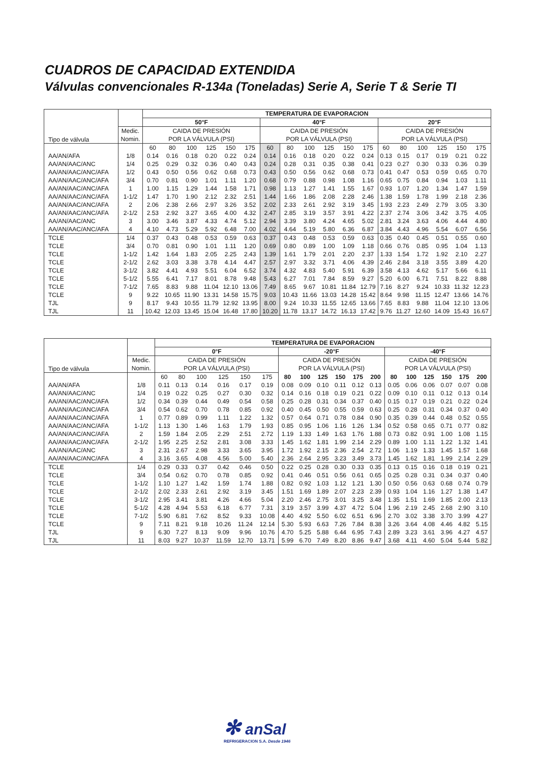CUADROS DE CAPACIDAD EXTENDIDA
Válvulas convencionales R-134a (Toneladas) Serie A, Serie T & Serie TI
| Tipo de válvula | | TEMPERATURA DE EVAPORACION | | | | | | | | | | | | | | | | | |
| | | 50°F | | | | | | 40°F | | | | | | 20°F | | | | | |
| | Medic. | CAIDA DE PRESIÓN | | | | | | CAIDA DE PRESIÓN | | | | | | CAIDA DE PRESIÓN | | | | | |
| | Nomin. | POR LA VÁLVULA (PSI) | | | | | | POR LA VÁLVULA (PSI) | | | | | | POR LA VÁLVULA (PSI) | | | | | |
| | | 60 | 80 | 100 | 125 | 150 | 175 | 60 | 80 | 100 | 125 | 150 | 175 | 60 | 80 | 100 | 125 | 150 | 175 |
| AA/AN/AFA | 1/8 | 0.14 | 0.16 | 0.18 | 0.20 | 0.22 | 0.24 | 0.14 | 0.16 | 0.18 | 0.20 | 0.22 | 0.24 | 0.13 | 0.15 | 0.17 | 0.19 | 0.21 | 0.22 |
| AA/AN/AAC/ANC | 1/4 | 0.25 | 0.29 | 0.32 | 0.36 | 0.40 | 0.43 | 0.24 | 0.28 | 0.31 | 0.35 | 0.38 | 0.41 | 0.23 | 0.27 | 0.30 | 0.33 | 0.36 | 0.39 |
| AA/AN/AAC/ANC/AFA | 1/2 | 0.43 | 0.50 | 0.56 | 0.62 | 0.68 | 0.73 | 0.43 | 0.50 | 0.56 | 0.62 | 0.68 | 0.73 | 0.41 | 0.47 | 0.53 | 0.59 | 0.65 | 0.70 |
| AA/AN/AAC/ANC/AFA | 3/4 | 0.70 | 0.81 | 0.90 | 1.01 | 1.11 | 1.20 | 0.68 | 0.79 | 0.88 | 0.98 | 1.08 | 1.16 | 0.65 | 0.75 | 0.84 | 0.94 | 1.03 | 1.11 |
| AA/AN/AAC/ANC/AFA | 1 | 1.00 | 1.15 | 1.29 | 1.44 | 1.58 | 1.71 | 0.98 | 1.13 | 1.27 | 1.41 | 1.55 | 1.67 | 0.93 | 1.07 | 1.20 | 1.34 | 1.47 | 1.59 |
| AA/AN/AAC/ANC/AFA | 1-1/2 | 1.47 | 1.70 | 1.90 | 2.12 | 2.32 | 2.51 | 1.44 | 1.66 | 1.86 | 2.08 | 2.28 | 2.46 | 1.38 | 1.59 | 1.78 | 1.99 | 2.18 | 2.36 |
| AA/AN/AAC/ANC/AFA | 2 | 2.06 | 2.38 | 2.66 | 2.97 | 3.26 | 3.52 | 2.02 | 2.33 | 2.61 | 2.92 | 3.19 | 3.45 | 1.93 | 2.23 | 2.49 | 2.79 | 3.05 | 3.30 |
| AA/AN/AAC/ANC/AFA | 2-1/2 | 2.53 | 2.92 | 3.27 | 3.65 | 4.00 | 4.32 | 2.47 | 2.85 | 3.19 | 3.57 | 3.91 | 4.22 | 2.37 | 2.74 | 3.06 | 3.42 | 3.75 | 4.05 |
| AA/AN/AAC/ANC | 3 | 3.00 | 3.46 | 3.87 | 4.33 | 4.74 | 5.12 | 2.94 | 3.39 | 3.80 | 4.24 | 4.65 | 5.02 | 2.81 | 3.24 | 3.63 | 4.06 | 4.44 | 4.80 |
| AA/AN/AAC/ANC/AFA | 4 | 4.10 | 4.73 | 5.29 | 5.92 | 6.48 | 7.00 | 4.02 | 4.64 | 5.19 | 5.80 | 6.36 | 6.87 | 3.84 | 4.43 | 4.96 | 5.54 | 6.07 | 6.56 |
| TCLE | 1/4 | 0.37 | 0.43 | 0.48 | 0.53 | 0.59 | 0.63 | 0.37 | 0.43 | 0.48 | 0.53 | 0.59 | 0.63 | 0.35 | 0.40 | 0.45 | 0.51 | 0.55 | 0.60 |
| TCLE | 3/4 | 0.70 | 0.81 | 0.90 | 1.01 | 1.11 | 1.20 | 0.69 | 0.80 | 0.89 | 1.00 | 1.09 | 1.18 | 0.66 | 0.76 | 0.85 | 0.95 | 1.04 | 1.13 |
| TCLE | 1-1/2 | 1.42 | 1.64 | 1.83 | 2.05 | 2.25 | 2.43 | 1.39 | 1.61 | 1.79 | 2.01 | 2.20 | 2.37 | 1.33 | 1.54 | 1.72 | 1.92 | 2.10 | 2.27 |
| TCLE | 2-1/2 | 2.62 | 3.03 | 3.38 | 3.78 | 4.14 | 4.47 | 2.57 | 2.97 | 3.32 | 3.71 | 4.06 | 4.39 | 2.46 | 2.84 | 3.18 | 3.55 | 3.89 | 4.20 |
| TCLE | 3-1/2 | 3.82 | 4.41 | 4.93 | 5.51 | 6.04 | 6.52 | 3.74 | 4.32 | 4.83 | 5.40 | 5.91 | 6.39 | 3.58 | 4.13 | 4.62 | 5.17 | 5.66 | 6.11 |
| TCLE | 5-1/2 | 5.55 | 6.41 | 7.17 | 8.01 | 8.78 | 9.48 | 5.43 | 6.27 | 7.01 | 7.84 | 8.59 | 9.27 | 5.20 | 6.00 | 6.71 | 7.51 | 8.22 | 8.88 |
| TCLE | 7-1/2 | 7.65 | 8.83 | 9.88 | 11.04 | 12.10 | 13.06 | 7.49 | 8.65 | 9.67 | 10.81 | 11.84 | 12.79 | 7.16 | 8.27 | 9.24 | 10.33 | 11.32 | 12.23 |
| TCLE | 9 | 9.22 | 10.65 | 11.90 | 13.31 | 14.58 | 15.75 | 9.03 | 10.43 | 11.66 | 13.03 | 14.28 | 15.42 | 8.64 | 9.98 | 11.15 | 12.47 | 13.66 | 14.76 |
| TJL | 9 | 8.17 | 9.43 | 10.55 | 11.79 | 12.92 | 13.95 | 8.00 | 9.24 | 10.33 | 11.55 | 12.65 | 13.66 | 7.65 | 8.83 | 9.88 | 11.04 | 12.10 | 13.06 |
| TJL | 11 | 10.42 | 12.03 | 13.45 | 15.04 | 16.48 | 17.80 | 10.20 | 11.78 | 13.17 | 14.72 | 16.13 | 17.42 | 9.76 | 11.27 | 12.60 | 14.09 | 15.43 | 16.67 |
| Tipo de válvula | | TEMPERATURA DE EVAPORACION | | | | | | | | | | | | | | | | | |
| | | 0°F | | | | | | -20°F | | | | | | -40°F | | | | | |
| | Medic. | CAIDA DE PRESIÓN | | | | | | CAIDA DE PRESIÓN | | | | | | CAIDA DE PRESIÓN | | | | | |
| | Nomin. | POR LA VÁLVULA (PSI) | | | | | | POR LA VÁLVULA (PSI) | | | | | | POR LA VÁLVULA (PSI) | | | | | |
| | | 60 | 80 | 100 | 125 | 150 | 175 | 80 | 100 | 125 | 150 | 175 | 200 | 80 | 100 | 125 | 150 | 175 | 200 |
| AA/AN/AFA | 1/8 | 0.11 | 0.13 | 0.14 | 0.16 | 0.17 | 0.19 | 0.08 | 0.09 | 0.10 | 0.11 | 0.12 | 0.13 | 0.05 | 0.06 | 0.06 | 0.07 | 0.07 | 0.08 |
| AA/AN/AAC/ANC | 1/4 | 0.19 | 0.22 | 0.25 | 0.27 | 0.30 | 0.32 | 0.14 | 0.16 | 0.18 | 0.19 | 0.21 | 0.22 | 0.09 | 0.10 | 0.11 | 0.12 | 0.13 | 0.14 |
| AA/AN/AAC/ANC/AFA | 1/2 | 0.34 | 0.39 | 0.44 | 0.49 | 0.54 | 0.58 | 0.25 | 0.28 | 0.31 | 0.34 | 0.37 | 0.40 | 0.15 | 0.17 | 0.19 | 0.21 | 0.22 | 0.24 |
| AA/AN/AAC/ANC/AFA | 3/4 | 0.54 | 0.62 | 0.70 | 0.78 | 0.85 | 0.92 | 0.40 | 0.45 | 0.50 | 0.55 | 0.59 | 0.63 | 0.25 | 0.28 | 0.31 | 0.34 | 0.37 | 0.40 |
| AA/AN/AAC/ANC/AFA | 1 | 0.77 | 0.89 | 0.99 | 1.11 | 1.22 | 1.32 | 0.57 | 0.64 | 0.71 | 0.78 | 0.84 | 0.90 | 0.35 | 0.39 | 0.44 | 0.48 | 0.52 | 0.55 |
| AA/AN/AAC/ANC/AFA | 1-1/2 | 1.13 | 1.30 | 1.46 | 1.63 | 1.79 | 1.93 | 0.85 | 0.95 | 1.06 | 1.16 | 1.26 | 1.34 | 0.52 | 0.58 | 0.65 | 0.71 | 0.77 | 0.82 |
| AA/AN/AAC/ANC/AFA | 2 | 1.59 | 1.84 | 2.05 | 2.29 | 2.51 | 2.72 | 1.19 | 1.33 | 1.49 | 1.63 | 1.76 | 1.88 | 0.73 | 0.82 | 0.91 | 1.00 | 1.08 | 1.15 |
| AA/AN/AAC/ANC/AFA | 2-1/2 | 1.95 | 2.25 | 2.52 | 2.81 | 3.08 | 3.33 | 1.45 | 1.62 | 1.81 | 1.99 | 2.14 | 2.29 | 0.89 | 1.00 | 1.11 | 1.22 | 1.32 | 1.41 |
| AA/AN/AAC/ANC | 3 | 2.31 | 2.67 | 2.98 | 3.33 | 3.65 | 3.95 | 1.72 | 1.92 | 2.15 | 2.36 | 2.54 | 2.72 | 1.06 | 1.19 | 1.33 | 1.45 | 1.57 | 1.68 |
| AA/AN/AAC/ANC/AFA | 4 | 3.16 | 3.65 | 4.08 | 4.56 | 5.00 | 5.40 | 2.36 | 2.64 | 2.95 | 3.23 | 3.49 | 3.73 | 1.45 | 1.62 | 1.81 | 1.99 | 2.14 | 2.29 |
| TCLE | 1/4 | 0.29 | 0.33 | 0.37 | 0.42 | 0.46 | 0.50 | 0.22 | 0.25 | 0.28 | 0.30 | 0.33 | 0.35 | 0.13 | 0.15 | 0.16 | 0.18 | 0.19 | 0.21 |
| TCLE | 3/4 | 0.54 | 0.62 | 0.70 | 0.78 | 0.85 | 0.92 | 0.41 | 0.46 | 0.51 | 0.56 | 0.61 | 0.65 | 0.25 | 0.28 | 0.31 | 0.34 | 0.37 | 0.40 |
| TCLE | 1-1/2 | 1.10 | 1.27 | 1.42 | 1.59 | 1.74 | 1.88 | 0.82 | 0.92 | 1.03 | 1.12 | 1.21 | 1.30 | 0.50 | 0.56 | 0.63 | 0.68 | 0.74 | 0.79 |
| TCLE | 2-1/2 | 2.02 | 2.33 | 2.61 | 2.92 | 3.19 | 3.45 | 1.51 | 1.69 | 1.89 | 2.07 | 2.23 | 2.39 | 0.93 | 1.04 | 1.16 | 1.27 | 1.38 | 1.47 |
| TCLE | 3-1/2 | 2.95 | 3.41 | 3.81 | 4.26 | 4.66 | 5.04 | 2.20 | 2.46 | 2.75 | 3.01 | 3.25 | 3.48 | 1.35 | 1.51 | 1.69 | 1.85 | 2.00 | 2.13 |
| TCLE | 5-1/2 | 4.28 | 4.94 | 5.53 | 6.18 | 6.77 | 7.31 | 3.19 | 3.57 | 3.99 | 4.37 | 4.72 | 5.04 | 1.96 | 2.19 | 2.45 | 2.68 | 2.90 | 3.10 |
| TCLE | 7-1/2 | 5.90 | 6.81 | 7.62 | 8.52 | 9.33 | 10.08 | 4.40 | 4.92 | 5.50 | 6.02 | 6.51 | 6.96 | 2.70 | 3.02 | 3.38 | 3.70 | 3.99 | 4.27 |
| TCLE | 9 | 7.11 | 8.21 | 9.18 | 10.26 | 11.24 | 12.14 | 5.30 | 5.93 | 6.63 | 7.26 | 7.84 | 8.38 | 3.26 | 3.64 | 4.08 | 4.46 | 4.82 | 5.15 |
| TJL | 9 | 6.30 | 7.27 | 8.13 | 9.09 | 9.96 | 10.76 | 4.70 | 5.25 | 5.88 | 6.44 | 6.95 | 7.43 | 2.89 | 3.23 | 3.61 | 3.96 | 4.27 | 4.57 |
| TJL | 11 | 8.03 | 9.27 | 10.37 | 11.59 | 12.70 | 13.71 | 5.99 | 6.70 | 7.49 | 8.20 | 8.86 | 9.47 | 3.68 | 4.11 | 4.60 | 5.04 | 5.44 | 5.82 |
✻ anSal
REFRIGERACION S.A. Desde 1946